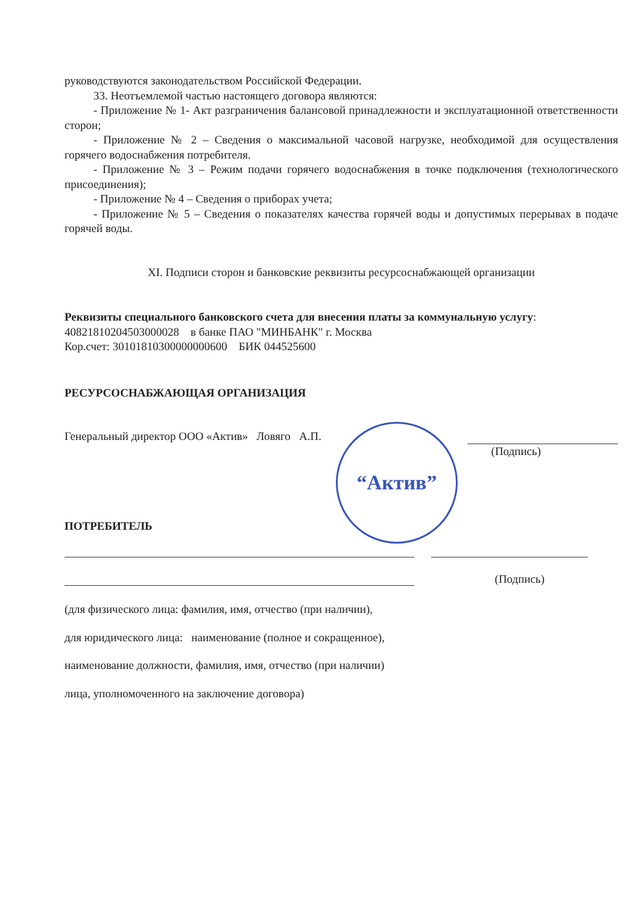руководствуются законодательством Российской Федерации.
33. Неотъемлемой частью настоящего договора являются:
- Приложение № 1- Акт разграничения балансовой принадлежности и эксплуатационной ответственности сторон;
- Приложение № 2 – Сведения о максимальной часовой нагрузке, необходимой для осуществления горячего водоснабжения потребителя.
- Приложение № 3 – Режим подачи горячего водоснабжения в точке подключения (технологического присоединения);
- Приложение № 4 – Сведения о приборах учета;
- Приложение № 5 – Сведения о показателях качества горячей воды и допустимых перерывах в подаче горячей воды.
XI. Подписи сторон и банковские реквизиты ресурсоснабжающей организации
Реквизиты специального банковского счета для внесения платы за коммунальную услугу:
40821810204503000028 в банке ПАО "МИНБАНК" г. Москва
Кор.счет: 30101810300000000600 БИК 044525600
РЕСУРСОСНАБЖАЮЩАЯ ОРГАНИЗАЦИЯ
Генеральный директор ООО «Актив» Ловяго А.П.
(Подпись)
ПОТРЕБИТЕЛЬ
(Подпись)
(для физического лица: фамилия, имя, отчество (при наличии),
для юридического лица: наименование (полное и сокращенное),
наименование должности, фамилия, имя, отчество (при наличии)
лица, уполномоченного на заключение договора)
“Актив”